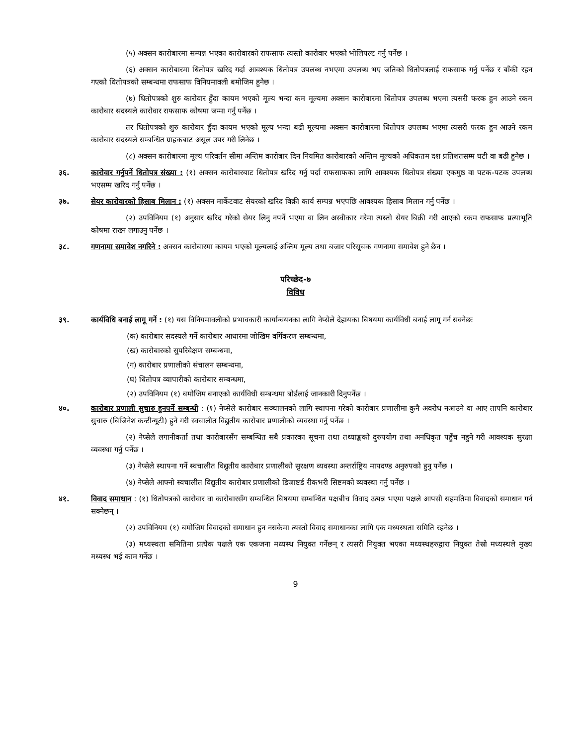(५) अक्सन कारोबारमा सम्पन्न भएका कारोवारको राफसाफ त्यस्तो कारोवार भएको भोलिपल्ट गर्नु पर्नेछ ।
(६) अक्सन कारोबारमा धितोपत्र खरिद गर्दा आवश्यक धितोपत्र उपलब्ध नभएमा उपलब्ध भए जतिको धितोपत्रलाई राफसाफ गर्नु पर्नेछ र बाँकी रहन गएको धितोपत्रको सम्बन्धमा राफसाफ विनियमावली बमोजिम हुनेछ ।
(७) धितोपत्रको शुरु कारोवार हुँदा कायम भएको मूल्य भन्दा कम मूल्यमा अक्सन कारोबारमा धितोपत्र उपलब्ध भएमा त्यसरी फरक हुन आउने रकम कारोबार सदस्यले कारोवार राफसाफ कोषमा जम्मा गर्नु पर्नेछ ।
तर धितोपत्रको शुरु कारोवार हुँदा कायम भएको मूल्य भन्दा बढी मूल्यमा अक्सन कारोबारमा धितोपत्र उपलब्ध भएमा त्यसरी फरक हुन आउने रकम कारोबार सदस्यले सम्बन्धित ग्राहकबाट असूल उपर गरी लिनेछ ।
(८) अक्सन कारोबारमा मूल्य परिवर्तन सीमा अन्तिम कारोबार दिन नियमित कारोबारको अन्तिम मूल्यको अधिकतम दश प्रतिशतसम्म घटी वा बढी हुनेछ ।
३६. कारोवार गर्नुपर्ने धितोपत्र संख्या : (१) अक्सन कारोबारबाट धितोपत्र खरिद गर्नु पर्दा राफसाफका लागि आवश्यक धितोपत्र संख्या एकमुष्ठ वा पटक-पटक उपलब्ध भएसम्म खरिद गर्नु पर्नेछ ।
३७. सेयर कारोवारको हिसाब मिलान : (१) अक्सन मार्केटवाट सेयरको खरिद विक्री कार्य सम्पन्न भएपछि आवश्यक हिसाब मिलान गर्नु पर्नेछ ।
(२) उपविनियम (१) अनुसार खरिद गरेको सेयर लिनु नपर्ने भएमा वा लिन अस्वीकार गरेमा त्यस्तो सेयर बिक्री गरी आएको रकम राफसाफ प्रत्याभूति कोषमा राख्न लगाउनु पर्नेछ ।
३८. गणनामा समावेश नगरिने : अक्सन कारोबारमा कायम भएको मूल्यलाई अन्तिम मूल्य तथा बजार परिसूचक गणनामा समावेश हुने छैन ।
परिच्छेद-७
विविध
३९. कार्यविधि बनाई लागू गर्ने : (१) यस विनियमावलीको प्रभावकारी कार्यान्वयनका लागि नेप्सेले देहायका बिषयमा कार्यविधी बनाई लागू गर्न सक्नेछः
(क) कारोबार सदस्यले गर्ने कारोबार आधारमा जोखिम वर्गिकरण सम्बन्धमा,
(ख) कारोबारको सुपरिवेक्षण सम्बन्धमा,
(ग) कारोबार प्रणालीको संचालन सम्बन्धमा,
(घ) धितोपत्र व्यापारीको कारोबार सम्बन्धमा,
(२) उपविनियम (१) बमोजिम बनाएको कार्यविधी सम्बन्धमा बोर्डलाई जानकारी दिनुपर्नेछ ।
४०. कारोबार प्रणाली सुचारु हुनपर्ने सम्बन्धी : (१) नेप्सेले कारोबार सञ्चालनको लागि स्थापना गरेको कारोबार प्रणालीमा कुनै अवरोध नआउने वा आए तापनि कारोबार सुचारु (बिजिनेश कन्टीन्यूटी) हुने गरी स्वचालीत विद्युतीय कारोबार प्रणालीको व्यवस्था गर्नु पर्नेछ ।
(२) नेप्सेले लगानीकर्ता तथा कारोबारसँग सम्बन्धित सबै प्रकारका सूचना तथा तथ्याङ्कको दुरुपयोग तथा अनधिकृत पहुँच नहुने गरी आवश्यक सुरक्षा व्यवस्था गर्नु पर्नेछ ।
(३) नेप्सेले स्थापना गर्ने स्वचालीत विद्युतीय कारोबार प्रणालीको सुरक्षण व्यवस्था अन्तर्राष्ट्रिय मापदण्ड अनुरुपको हुनु पर्नेछ ।
(४) नेप्सेले आफ्नो स्वचालीत विद्युतीय कारोबार प्रणालीको डिजाष्टर्ड रीकभरी सिष्टमको व्यवस्था गर्नु पर्नेछ ।
४१. विवाद समाधान : (१) धितोपत्रको कारोवार वा कारोबारसँग सम्बन्धित बिषयमा सम्बन्धित पक्षबीच विवाद उत्पन्न भएमा पक्षले आपसी सहमतिमा विवादको समाधान गर्न सक्नेछन् ।
(२) उपविनियम (१) बमोजिम विवादको समाधान हुन नसकेमा त्यस्तो विवाद समाधानका लागि एक मध्यस्थता समिति रहनेछ ।
(३) मध्यस्थता समितिमा प्रत्येक पक्षले एक एकजना मध्यस्थ नियुक्त गर्नेछन् र त्यसरी नियुक्त भएका मध्यस्थहरुद्वारा नियुक्त तेस्रो मध्यस्थले मुख्य मध्यस्थ भई काम गर्नेछ ।
9